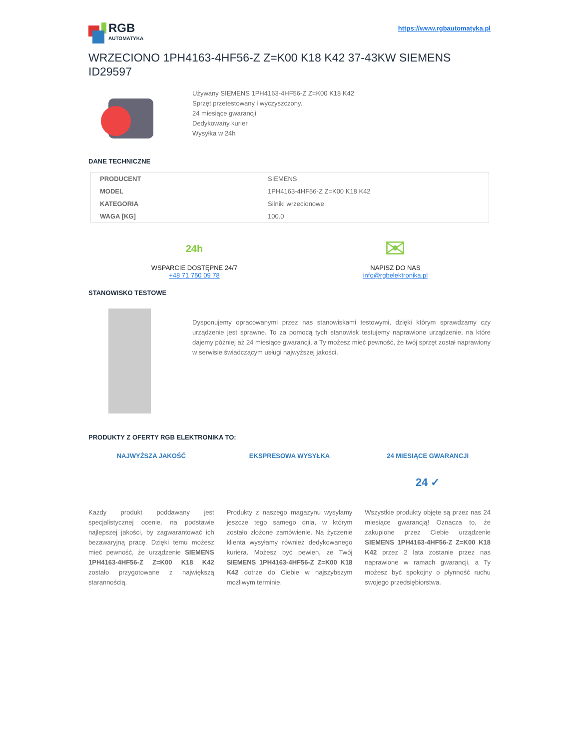RGB
AUTOMATYKA
https://www.rgbautomatyka.pl
WRZECIONO 1PH4163-4HF56-Z Z=K00 K18 K42 37-43KW SIEMENS ID29597
Używany SIEMENS 1PH4163-4HF56-Z Z=K00 K18 K42
Sprzęt przetestowany i wyczyszczony.
24 miesiące gwarancji
Dedykowany kurier
Wysyłka w 24h
DANE TECHNICZNE
| PRODUCENT | SIEMENS |
| MODEL | 1PH4163-4HF56-Z Z=K00 K18 K42 |
| KATEGORIA | Silniki wrzecionowe |
| WAGA [KG] | 100.0 |
24h
WSPARCIE DOSTĘPNE 24/7
+48 71 750 09 78
✉
NAPISZ DO NAS
info@rgbelektronika.pl
STANOWISKO TESTOWE
Dysponujemy opracowanymi przez nas stanowiskami testowymi, dzięki którym sprawdzamy czy urządzenie jest sprawne. To za pomocą tych stanowisk testujemy naprawione urządzenie, na które dajemy później aż 24 miesiące gwarancji, a Ty możesz mieć pewność, że twój sprzęt został naprawiony w serwisie świadczącym usługi najwyższej jakości.
PRODUKTY Z OFERTY RGB ELEKTRONIKA TO:
NAJWYŻSZA JAKOŚĆ
Każdy produkt poddawany jest specjalistycznej ocenie, na podstawie najlepszej jakości, by zagwarantować ich bezawaryjną pracę. Dzięki temu możesz mieć pewność, że urządzenie SIEMENS 1PH4163-4HF56-Z Z=K00 K18 K42 zostało przygotowane z największą starannością.
EKSPRESOWA WYSYŁKA
Produkty z naszego magazynu wysyłamy jeszcze tego samego dnia, w którym zostało złożone zamówienie. Na życzenie klienta wysyłamy również dedykowanego kuriera. Możesz być pewien, że Twój SIEMENS 1PH4163-4HF56-Z Z=K00 K18 K42 dotrze do Ciebie w najszybszym możliwym terminie.
24 MIESIĄCE GWARANCJI
24 ✓
Wszystkie produkty objęte są przez nas 24 miesiące gwarancją! Oznacza to, że zakupione przez Ciebie urządzenie SIEMENS 1PH4163-4HF56-Z Z=K00 K18 K42 przez 2 lata zostanie przez nas naprawione w ramach gwarancji, a Ty możesz być spokojny o płynność ruchu swojego przedsiębiorstwa.